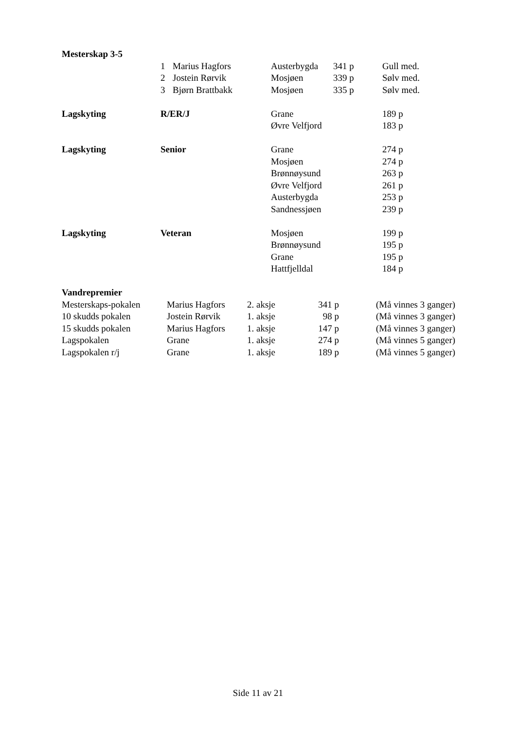| Mesterskap 3-5 | | | | | |
| | 1 | Marius Hagfors | Austerbygda | 341 p | Gull med. |
| | 2 | Jostein Rørvik | Mosjøen | 339 p | Sølv med. |
| | 3 | Bjørn Brattbakk | Mosjøen | 335 p | Sølv med. |
| Lagskyting | R/ER/J | | Grane | | 189 p |
| | | | Øvre Velfjord | | 183 p |
| Lagskyting | Senior | | Grane | | 274 p |
| | | | Mosjøen | | 274 p |
| | | | Brønnøysund | | 263 p |
| | | | Øvre Velfjord | | 261 p |
| | | | Austerbygda | | 253 p |
| | | | Sandnessjøen | | 239 p |
| Lagskyting | Veteran | | Mosjøen | | 199 p |
| | | | Brønnøysund | | 195 p |
| | | | Grane | | 195 p |
| | | | Hattfjelldal | | 184 p |
| Vandrepremier | | | | |
| Mesterskaps-pokalen | Marius Hagfors | 2. aksje | 341 p | (Må vinnes 3 ganger) |
| 10 skudds pokalen | Jostein Rørvik | 1. aksje | 98 p | (Må vinnes 3 ganger) |
| 15 skudds pokalen | Marius Hagfors | 1. aksje | 147 p | (Må vinnes 3 ganger) |
| Lagspokalen | Grane | 1. aksje | 274 p | (Må vinnes 5 ganger) |
| Lagspokalen r/j | Grane | 1. aksje | 189 p | (Må vinnes 5 ganger) |
Side 11 av 21